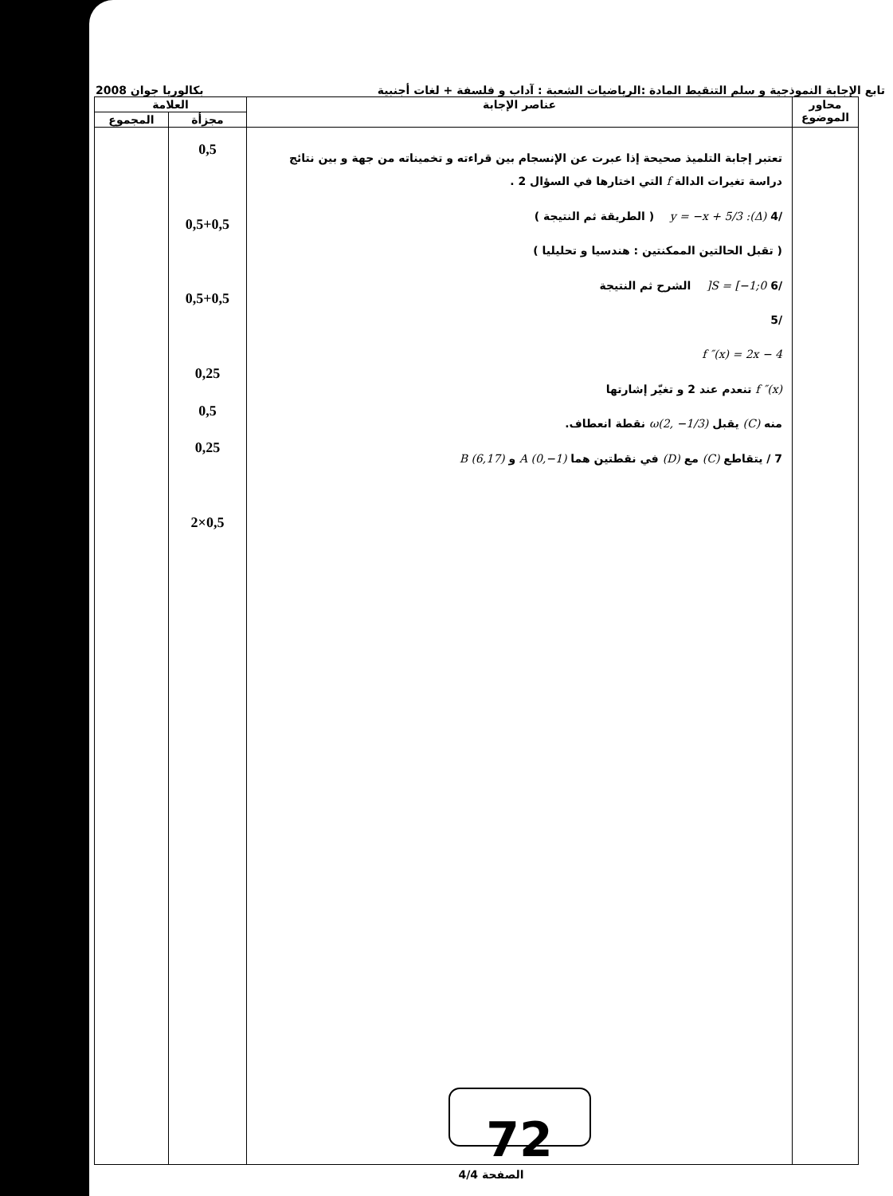تابع الإجابة النموذجية و سلم التنقيط المادة :الرياضيات الشعبة : آداب و فلسفة + لغات أجنبية بكالوريا جوان 2008
| محاور الموضوع | عناصر الإجابة | العلامة | |
| --- | --- | --- | --- |
| | | مجزأة | المجموع |
| | تعتبر إجابة التلميذ صحيحة إذا عبرت عن الإنسجام بين قراءته و تخميناته من جهة و بين نتائج دراسة تغيرات الدالة f التي اختارها في السؤال 2 . /4 (Δ): y = −x + 5/3 ( الطريقة ثم النتيجة ) ( تقبل الحالتين الممكنتين : هندسيا و تحليليا ) /6 S = [−1;0[ الشرح ثم النتيجة /5 f ″(x) = 2x − 4 f ″(x) تنعدم عند 2 و تغيّر إشارتها منه (C) يقبل ω(2, −1/3) نقطة انعطاف. 7 / يتقاطع (C) مع (D) في نقطتين هما A (0,−1) و B (6,17) 72 | 0,5 0,5+0,5 0,5+0,5 0,25 0,5 0,25 0,5×2 | |
الصفحة 4/4